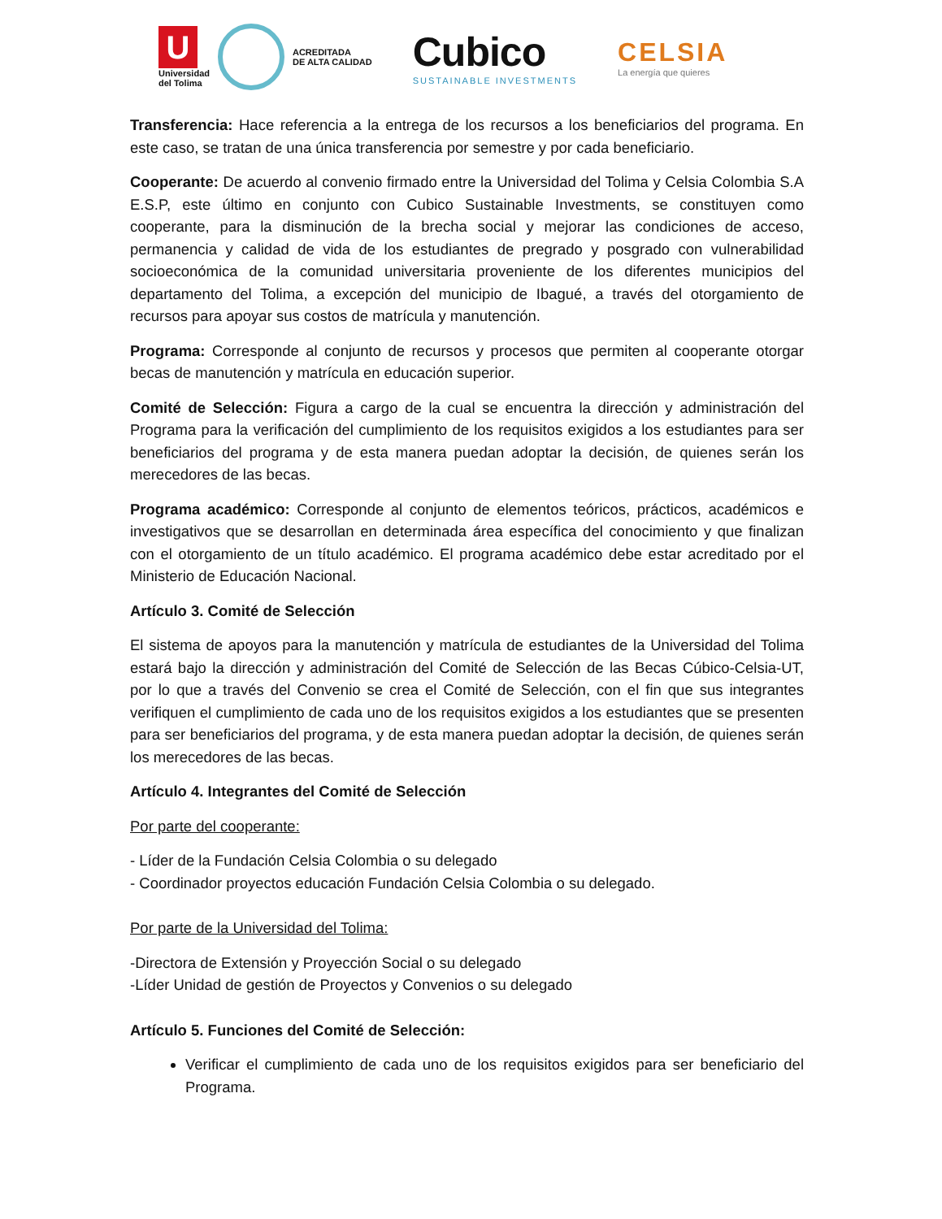U
Universidad
del Tolima
ACREDITADA
DE ALTA CALIDAD
Cubico
SUSTAINABLE INVESTMENTS
CELSIA
La energía que quieres
Transferencia: Hace referencia a la entrega de los recursos a los beneficiarios del programa. En este caso, se tratan de una única transferencia por semestre y por cada beneficiario.
Cooperante: De acuerdo al convenio firmado entre la Universidad del Tolima y Celsia Colombia S.A E.S.P, este último en conjunto con Cubico Sustainable Investments, se constituyen como cooperante, para la disminución de la brecha social y mejorar las condiciones de acceso, permanencia y calidad de vida de los estudiantes de pregrado y posgrado con vulnerabilidad socioeconómica de la comunidad universitaria proveniente de los diferentes municipios del departamento del Tolima, a excepción del municipio de Ibagué, a través del otorgamiento de recursos para apoyar sus costos de matrícula y manutención.
Programa: Corresponde al conjunto de recursos y procesos que permiten al cooperante otorgar becas de manutención y matrícula en educación superior.
Comité de Selección: Figura a cargo de la cual se encuentra la dirección y administración del Programa para la verificación del cumplimiento de los requisitos exigidos a los estudiantes para ser beneficiarios del programa y de esta manera puedan adoptar la decisión, de quienes serán los merecedores de las becas.
Programa académico: Corresponde al conjunto de elementos teóricos, prácticos, académicos e investigativos que se desarrollan en determinada área específica del conocimiento y que finalizan con el otorgamiento de un título académico. El programa académico debe estar acreditado por el Ministerio de Educación Nacional.
Artículo 3. Comité de Selección
El sistema de apoyos para la manutención y matrícula de estudiantes de la Universidad del Tolima estará bajo la dirección y administración del Comité de Selección de las Becas Cúbico-Celsia-UT, por lo que a través del Convenio se crea el Comité de Selección, con el fin que sus integrantes verifiquen el cumplimiento de cada uno de los requisitos exigidos a los estudiantes que se presenten para ser beneficiarios del programa, y de esta manera puedan adoptar la decisión, de quienes serán los merecedores de las becas.
Artículo 4. Integrantes del Comité de Selección
Por parte del cooperante:
- Líder de la Fundación Celsia Colombia o su delegado
- Coordinador proyectos educación Fundación Celsia Colombia o su delegado.
Por parte de la Universidad del Tolima:
-Directora de Extensión y Proyección Social o su delegado
-Líder Unidad de gestión de Proyectos y Convenios o su delegado
Artículo 5. Funciones del Comité de Selección:
Verificar el cumplimiento de cada uno de los requisitos exigidos para ser beneficiario del Programa.